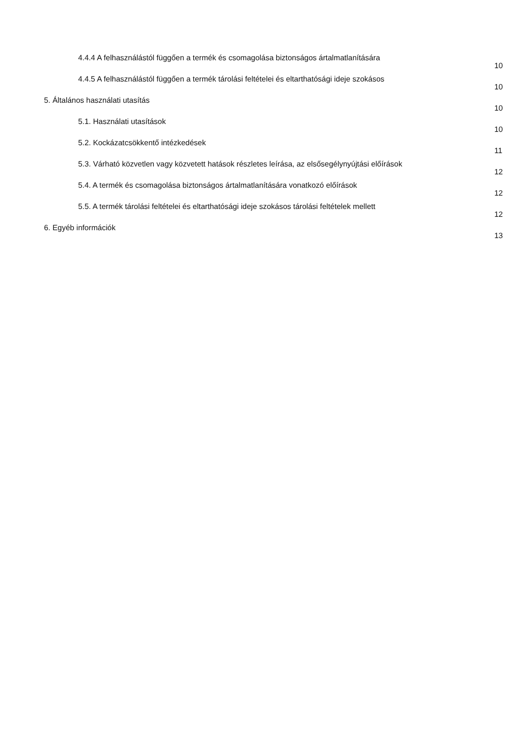4.4.4 A felhasználástól függően a termék és csomagolása biztonságos ártalmatlanítására 10
4.4.5 A felhasználástól függően a termék tárolási feltételei és eltarthatósági ideje szokásos 10
5. Általános használati utasítás 10
5.1. Használati utasítások 10
5.2. Kockázatcsökkentő intézkedések 11
5.3. Várható közvetlen vagy közvetett hatások részletes leírása, az elsősegélynyújtási előírások 12
5.4. A termék és csomagolása biztonságos ártalmatlanítására vonatkozó előírások 12
5.5. A termék tárolási feltételei és eltarthatósági ideje szokásos tárolási feltételek mellett 12
6. Egyéb információk 13